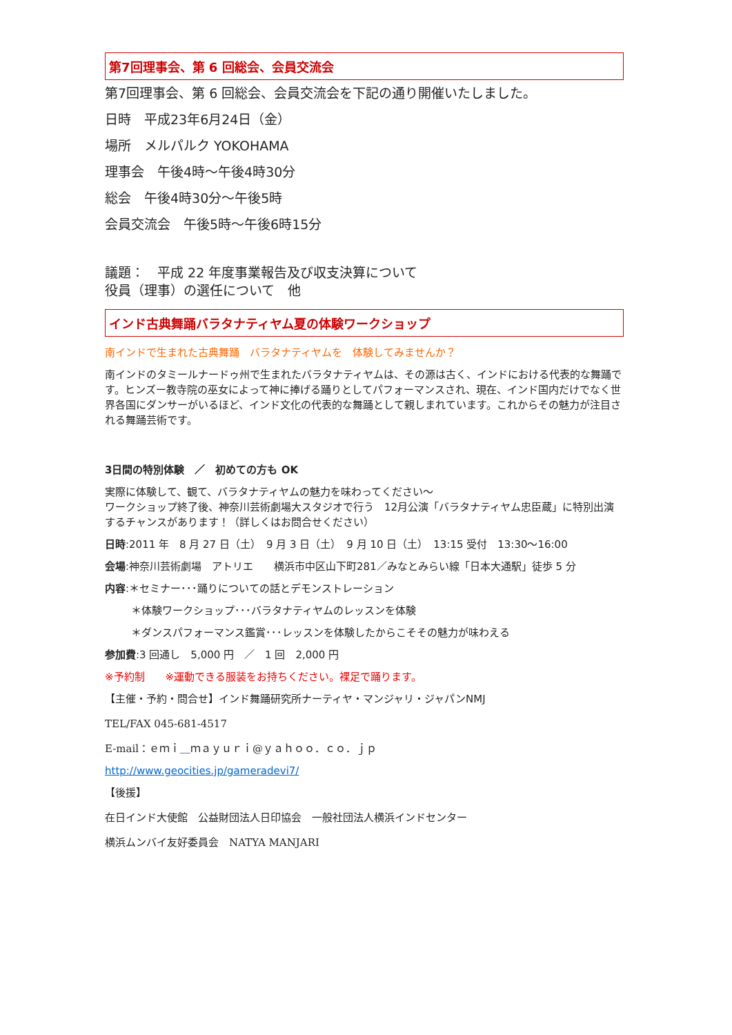第7回理事会、第 6 回総会、会員交流会
第7回理事会、第 6 回総会、会員交流会を下記の通り開催いたしました。
日時　平成23年6月24日（金）
場所　メルパルク YOKOHAMA
理事会　午後4時～午後4時30分
総会　午後4時30分～午後5時
会員交流会　午後5時～午後6時15分
議題：　平成 22 年度事業報告及び収支決算について
役員（理事）の選任について　他
インド古典舞踊バラタナティヤム夏の体験ワークショップ
南インドで生まれた古典舞踊　バラタナティヤムを　体験してみませんか？
南インドのタミールナードゥ州で生まれたバラタナティヤムは、その源は古く、インドにおける代表的な舞踊です。ヒンズー教寺院の巫女によって神に捧げる踊りとしてパフォーマンスされ、現在、インド国内だけでなく世界各国にダンサーがいるほど、インド文化の代表的な舞踊として親しまれています。これからその魅力が注目される舞踊芸術です。
3日間の特別体験　／　初めての方も OK
実際に体験して、観て、バラタナティヤムの魅力を味わってください～
ワークショップ終了後、神奈川芸術劇場大スタジオで行う　12月公演「バラタナティヤム忠臣蔵」に特別出演するチャンスがあります！（詳しくはお問合せください）
日時:2011 年　8 月 27 日（土）　9 月 3 日（土）　9 月 10 日（土）　13:15 受付　13:30～16:00
会場:神奈川芸術劇場　アトリエ　　横浜市中区山下町281／みなとみらい線「日本大通駅」徒歩 5 分
内容:＊セミナー･･･踊りについての話とデモンストレーション
＊体験ワークショップ･･･バラタナティヤムのレッスンを体験
＊ダンスパフォーマンス鑑賞･･･レッスンを体験したからこそその魅力が味わえる
参加費:3 回通し　5,000 円　／　1 回　2,000 円
※予約制　　※運動できる服装をお持ちください。裸足で踊ります。
【主催・予約・問合せ】インド舞踊研究所ナーティヤ・マンジャリ・ジャパンNMJ
TEL/FAX 045-681-4517
E-mail：ｅｍｉ＿ｍａｙｕｒｉ@ｙａｈｏｏ．ｃｏ．ｊｐ
http://www.geocities.jp/gameradevi7/
【後援】
在日インド大使館　公益財団法人日印協会　一般社団法人横浜インドセンター
横浜ムンバイ友好委員会　NATYA MANJARI